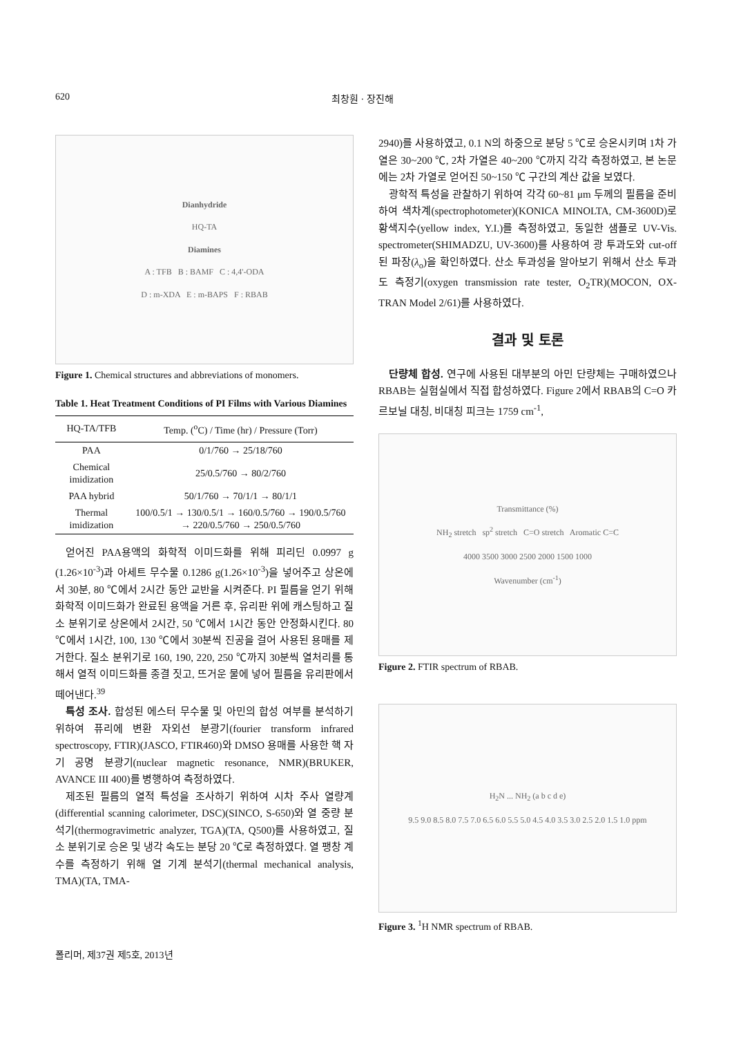620 최창훤 · 장진해
Dianhydride
HQ-TA
Diamines
A : TFB B : BAMF C : 4,4'-ODA
D : m-XDA E : m-BAPS F : RBAB
Figure 1. Chemical structures and abbreviations of monomers.
Table 1. Heat Treatment Conditions of PI Films with Various Diamines
| HQ-TA/TFB | Temp. (<sup>o</sup>C) / Time (hr) / Pressure (Torr) |
| --- | --- |
| PAA | 0/1/760 → 25/18/760 |
| Chemical imidization | 25/0.5/760 → 80/2/760 |
| PAA hybrid | 50/1/760 → 70/1/1 → 80/1/1 |
| Thermal imidization | 100/0.5/1 → 130/0.5/1 → 160/0.5/760 → 190/0.5/760 → 220/0.5/760 → 250/0.5/760 |
얻어진 PAA용액의 화학적 이미드화를 위해 피리딘 0.0997 g (1.26×10<sup>-3</sup>)과 아세트 무수물 0.1286 g(1.26×10<sup>-3</sup>)을 넣어주고 상온에서 30분, 80 ℃에서 2시간 동안 교반을 시켜준다. PI 필름을 얻기 위해 화학적 이미드화가 완료된 용액을 거른 후, 유리판 위에 캐스팅하고 질소 분위기로 상온에서 2시간, 50 ℃에서 1시간 동안 안정화시킨다. 80 ℃에서 1시간, 100, 130 ℃에서 30분씩 진공을 걸어 사용된 용매를 제거한다. 질소 분위기로 160, 190, 220, 250 ℃까지 30분씩 열처리를 통해서 열적 이미드화를 종결 짓고, 뜨거운 물에 넣어 필름을 유리판에서 떼어낸다.<sup>39</sup>
특성 조사. 합성된 에스터 무수물 및 아민의 합성 여부를 분석하기 위하여 퓨리에 변환 자외선 분광기(fourier transform infrared spectroscopy, FTIR)(JASCO, FTIR460)와 DMSO 용매를 사용한 핵 자기 공명 분광기(nuclear magnetic resonance, NMR)(BRUKER, AVANCE III 400)를 병행하여 측정하였다.
제조된 필름의 열적 특성을 조사하기 위하여 시차 주사 열량계(differential scanning calorimeter, DSC)(SINCO, S-650)와 열 중량 분석기(thermogravimetric analyzer, TGA)(TA, Q500)를 사용하였고, 질소 분위기로 승온 및 냉각 속도는 분당 20 ℃로 측정하였다. 열 팽창 계수를 측정하기 위해 열 기계 분석기(thermal mechanical analysis, TMA)(TA, TMA-
2940)를 사용하였고, 0.1 N의 하중으로 분당 5 ℃로 승온시키며 1차 가열은 30~200 ℃, 2차 가열은 40~200 ℃까지 각각 측정하였고, 본 논문에는 2차 가열로 얻어진 50~150 ℃ 구간의 계산 값을 보였다.
광학적 특성을 관찰하기 위하여 각각 60~81 μm 두께의 필름을 준비하여 색차계(spectrophotometer)(KONICA MINOLTA, CM-3600D)로 황색지수(yellow index, Y.I.)를 측정하였고, 동일한 샘플로 UV-Vis. spectrometer(SHIMADZU, UV-3600)를 사용하여 광 투과도와 cut-off된 파장(λ<sub>o</sub>)을 확인하였다. 산소 투과성을 알아보기 위해서 산소 투과도 측정기(oxygen transmission rate tester, O<sub>2</sub>TR)(MOCON, OX-TRAN Model 2/61)를 사용하였다.
결과 및 토론
단량체 합성. 연구에 사용된 대부분의 아민 단량체는 구매하였으나 RBAB는 실험실에서 직접 합성하였다. Figure 2에서 RBAB의 C=O 카르보닐 대칭, 비대칭 피크는 1759 cm<sup>-1</sup>,
Transmittance (%)
NH<sub>2</sub> stretch sp<sup>2</sup> stretch C=O stretch Aromatic C=C
4000 3500 3000 2500 2000 1500 1000
Wavenumber (cm<sup>-1</sup>)
Figure 2. FTIR spectrum of RBAB.
H<sub>2</sub>N ... NH<sub>2</sub> (a b c d e)
9.5 9.0 8.5 8.0 7.5 7.0 6.5 6.0 5.5 5.0 4.5 4.0 3.5 3.0 2.5 2.0 1.5 1.0 ppm
Figure 3. <sup>1</sup>H NMR spectrum of RBAB.
폴리머, 제37권 제5호, 2013년